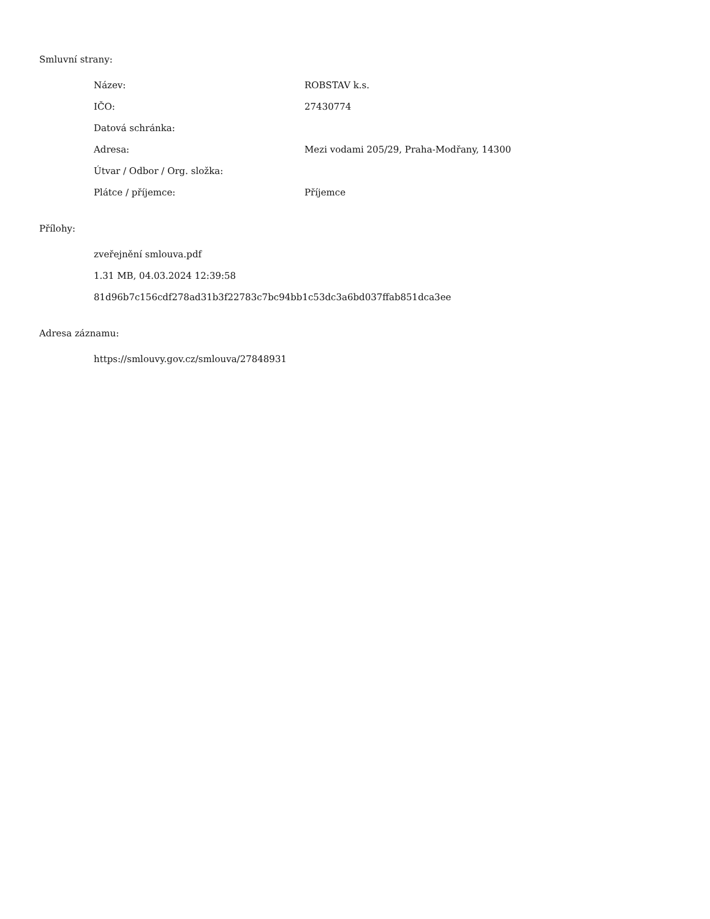Smluvní strany:
| Název: | ROBSTAV k.s. |
| IČO: | 27430774 |
| Datová schránka: | |
| Adresa: | Mezi vodami 205/29, Praha-Modřany, 14300 |
| Útvar / Odbor / Org. složka: | |
| Plátce / příjemce: | Příjemce |
Přílohy:
zveřejnění smlouva.pdf
1.31 MB, 04.03.2024 12:39:58
81d96b7c156cdf278ad31b3f22783c7bc94bb1c53dc3a6bd037ffab851dca3ee
Adresa záznamu:
https://smlouvy.gov.cz/smlouva/27848931